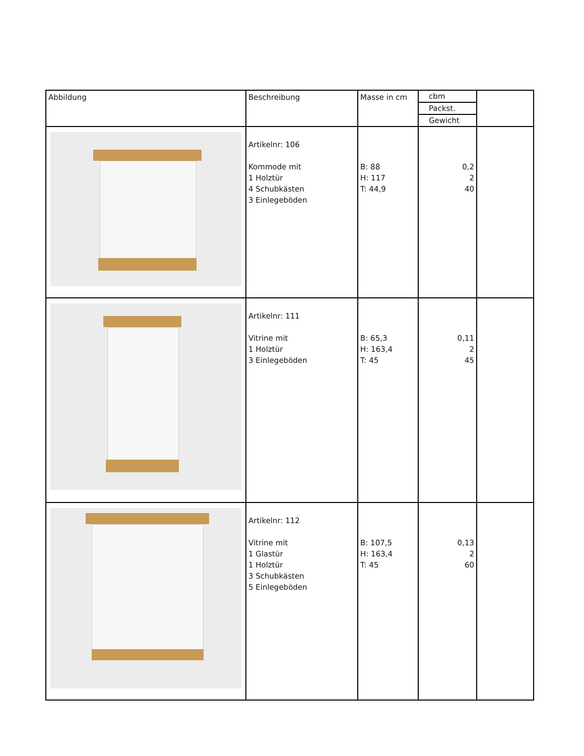| Abbildung | Beschreibung | Masse in cm | cbm Packst. Gewicht | |
| --- | --- | --- | --- | --- |
| | Artikelnr: 106 Kommode mit 1 Holztür 4 Schubkästen 3 Einlegeböden | B: 88 H: 117 T: 44,9 | 0,2 2 40 | |
| | Artikelnr: 111 Vitrine mit 1 Holztür 3 Einlegeböden | B: 65,3 H: 163,4 T: 45 | 0,11 2 45 | |
| | Artikelnr: 112 Vitrine mit 1 Glastür 1 Holztür 3 Schubkästen 5 Einlegeböden | B: 107,5 H: 163,4 T: 45 | 0,13 2 60 | |